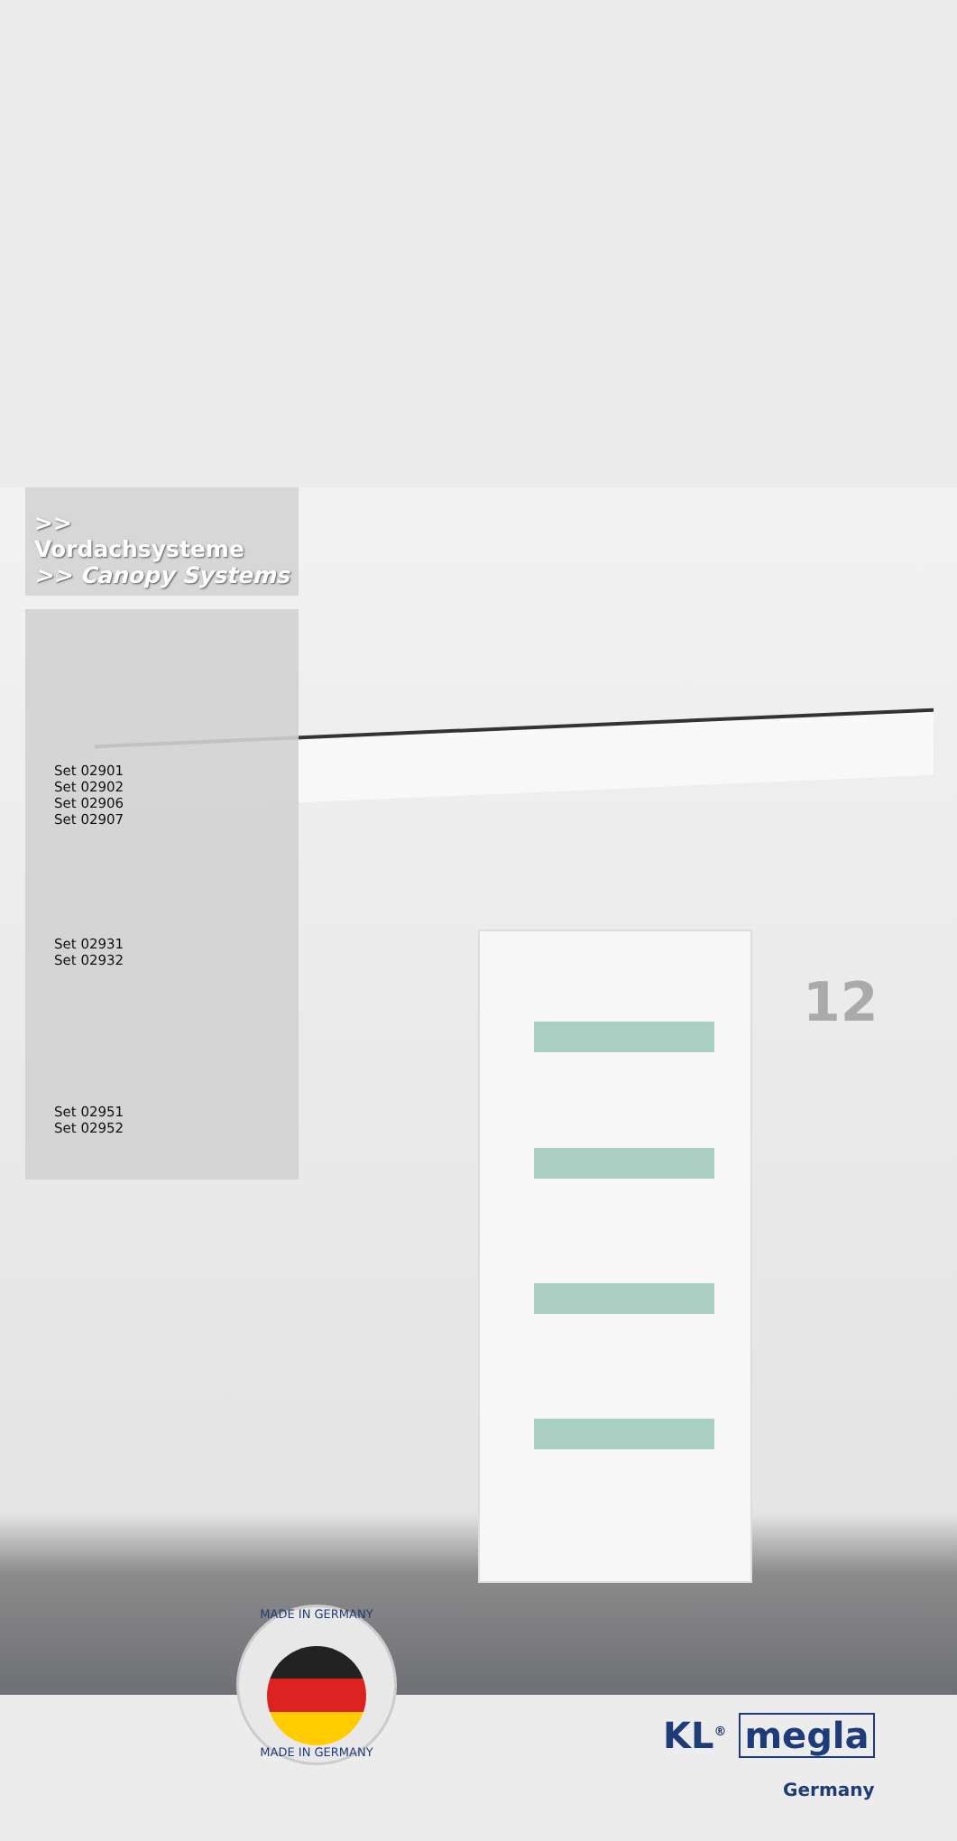12
>> Vordachsysteme
>> Canopy Systems
Set 02901
Set 02902
Set 02906
Set 02907
Set 02931
Set 02932
Set 02951
Set 02952
MADE IN GERMANY
MADE IN GERMANY
KL<sup>®</sup> megla
Germany